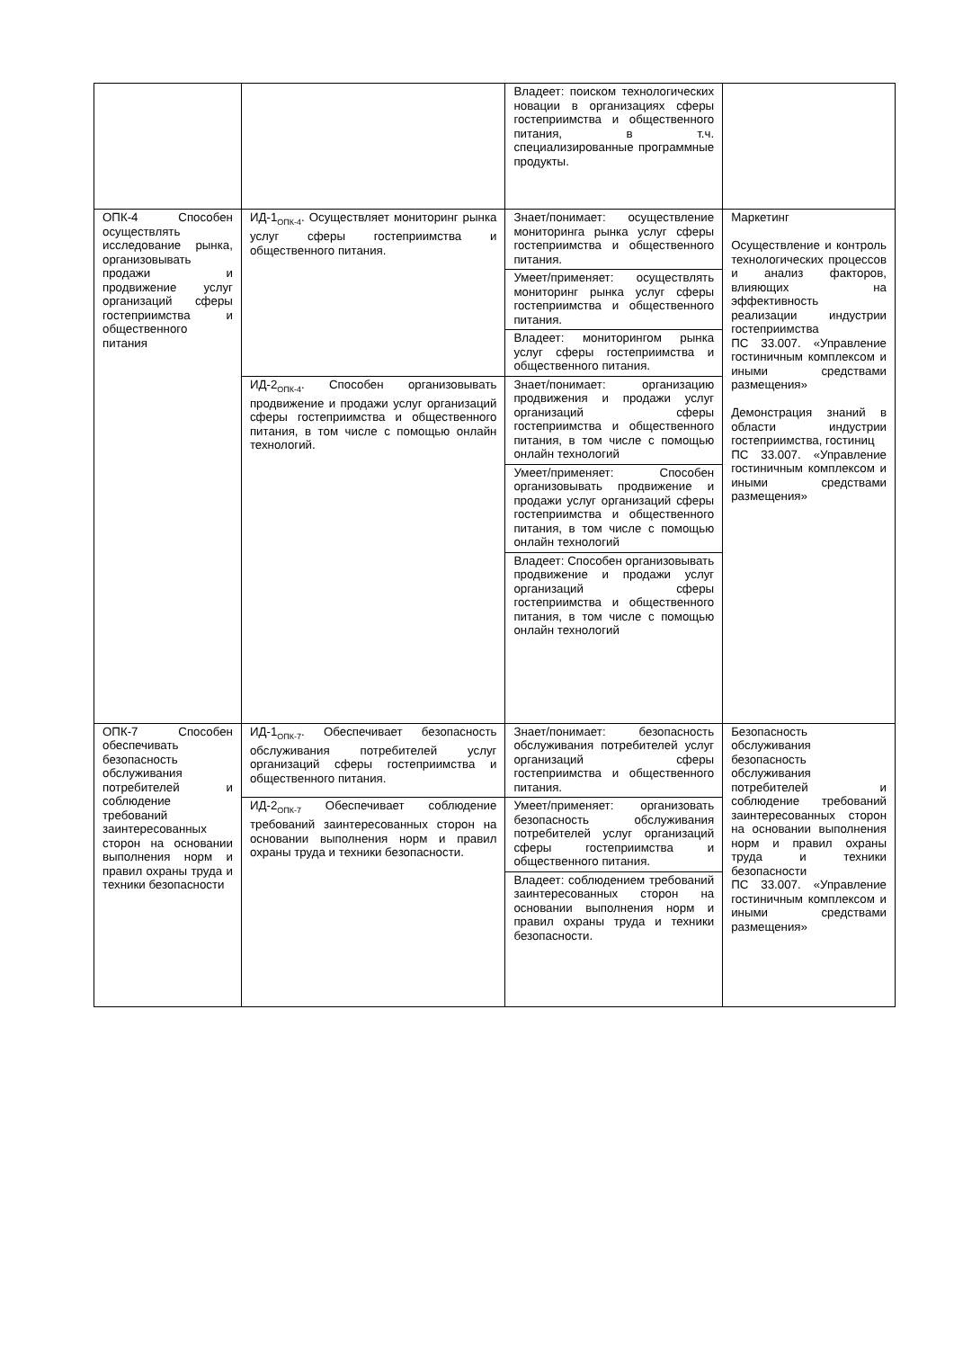| | | Владеет: поиском технологических новации в организациях сферы гостеприимства и общественного питания, в т.ч. специализированные программные продукты. | |
| ОПК-4 Способен осуществлять исследование рынка, организовывать продажи и продвижение услуг организаций сферы гостеприимства и общественного питания | ИД-1<sub>ОПК-4</sub>. Осуществляет мониторинг рынка услуг сферы гостеприимства и общественного питания. | Знает/понимает: осуществление мониторинга рынка услуг сферы гостеприимства и общественного питания. | Маркетинг Осуществление и контроль технологических процессов и анализ факторов, влияющих на эффективность реализации индустрии гостеприимства ПС 33.007. «Управление гостиничным комплексом и иными средствами размещения» Демонстрация знаний в области индустрии гостеприимства, гостиниц ПС 33.007. «Управление гостиничным комплексом и иными средствами размещения» |
| | | Умеет/применяет: осуществлять мониторинг рынка услуг сферы гостеприимства и общественного питания. | |
| | | Владеет: мониторингом рынка услуг сферы гостеприимства и общественного питания. | |
| | ИД-2<sub>ОПК-4</sub>. Способен организовывать продвижение и продажи услуг организаций сферы гостеприимства и общественного питания, в том числе с помощью онлайн технологий. | Знает/понимает: организацию продвижения и продажи услуг организаций сферы гостеприимства и общественного питания, в том числе с помощью онлайн технологий | |
| | | Умеет/применяет: Способен организовывать продвижение и продажи услуг организаций сферы гостеприимства и общественного питания, в том числе с помощью онлайн технологий | |
| | | Владеет: Способен организовывать продвижение и продажи услуг организаций сферы гостеприимства и общественного питания, в том числе с помощью онлайн технологий | |
| ОПК-7 Способен обеспечивать безопасность обслуживания потребителей и соблюдение требований заинтересованных сторон на основании выполнения норм и правил охраны труда и техники безопасности | ИД-1<sub>ОПК-7</sub>. Обеспечивает безопасность обслуживания потребителей услуг организаций сферы гостеприимства и общественного питания. | Знает/понимает: безопасность обслуживания потребителей услуг организаций сферы гостеприимства и общественного питания. | Безопасность обслуживания безопасность обслуживания потребителей и соблюдение требований заинтересованных сторон на основании выполнения норм и правил охраны труда и техники безопасности ПС 33.007. «Управление гостиничным комплексом и иными средствами размещения» |
| | ИД-2<sub>ОПК-7</sub> Обеспечивает соблюдение требований заинтересованных сторон на основании выполнения норм и правил охраны труда и техники безопасности. | Умеет/применяет: организовать безопасность обслуживания потребителей услуг организаций сферы гостеприимства и общественного питания. | |
| | | Владеет: соблюдением требований заинтересованных сторон на основании выполнения норм и правил охраны труда и техники безопасности. | |